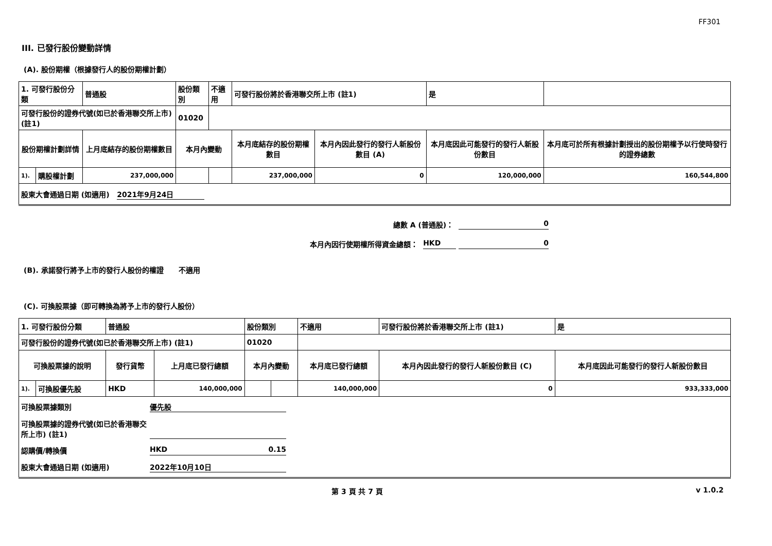FF301
III. 已發行股份變動詳情
(A). 股份期權（根據發行人的股份期權計劃）
| 1. 可發行股份分類 | | 普通股 | 股份類別 | | 不適用 | 可發行股份將於香港聯交所上市 (註1) | | 是 | |
| 可發行股份的證券代號(如已於香港聯交所上市) (註1) | | | 01020 | | | | | | |
| 股份期權計劃詳情 | | 上月底結存的股份期權數目 | 本月內變動 | | | 本月底結存的股份期權數目 | 本月內因此發行的發行人新股份數目 (A) | 本月底因此可能發行的發行人新股份數目 | 本月底可於所有根據計劃授出的股份期權予以行使時發行的證券總數 |
| 1). | 購股權計劃 | 237,000,000 | | | | 237,000,000 | 0 | 120,000,000 | 160,544,800 |
| 股東大會通過日期 (如適用) 2021年9月24日 | | | | | | | | | |
總數 A (普通股)： 0
本月內因行使期權所得資金總額： HKD 0
(B). 承諾發行將予上市的發行人股份的權證 不適用
(C). 可換股票據（即可轉換為將予上市的發行人股份）
| 1. 可發行股份分類 | | 普通股 | | 股份類別 | | 不適用 | 可發行股份將於香港聯交所上市 (註1) | 是 |
| 可發行股份的證券代號(如已於香港聯交所上市) (註1) | | | | 01020 | | | | |
| 可換股票據的說明 | | 發行貨幣 | 上月底已發行總額 | 本月內變動 | | 本月底已發行總額 | 本月內因此發行的發行人新股份數目 (C) | 本月底因此可能發行的發行人新股份數目 |
| 1). | 可換股優先股 | HKD | 140,000,000 | | | 140,000,000 | 0 | 933,333,000 |
| 可換股票據類別 優先股 可換股票據的證券代號(如已於香港聯交所上市) (註1) 認購價/轉換價 HKD 0.15 股東大會通過日期 (如適用) 2022年10月10日 | | | | | | | | |
第 3 頁 共 7 頁 v 1.0.2